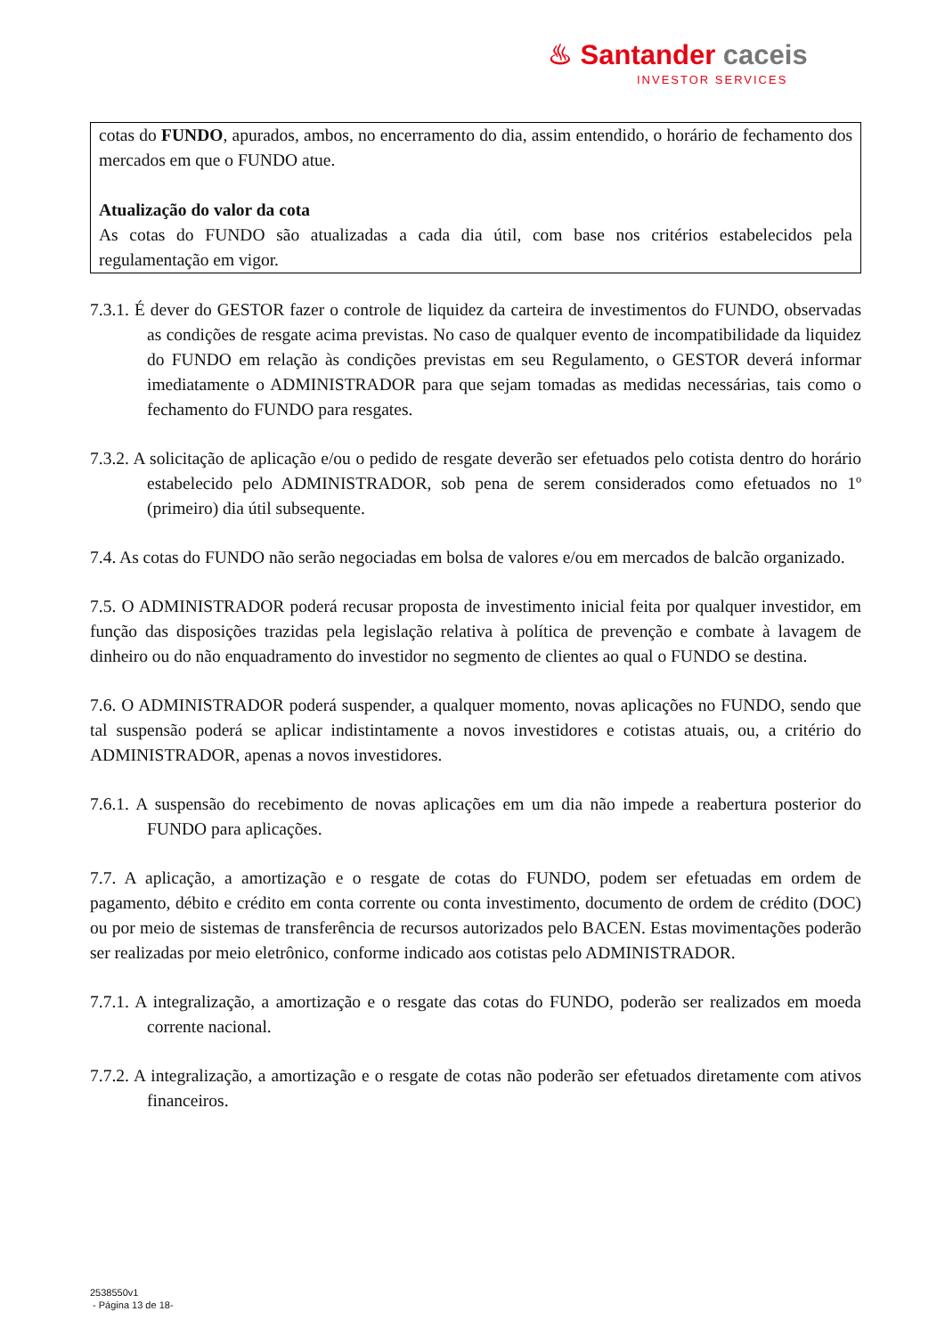♨ Santander caceis
INVESTOR SERVICES
cotas do FUNDO, apurados, ambos, no encerramento do dia, assim entendido, o horário de fechamento dos mercados em que o FUNDO atue.
Atualização do valor da cota
As cotas do FUNDO são atualizadas a cada dia útil, com base nos critérios estabelecidos pela regulamentação em vigor.
7.3.1. É dever do GESTOR fazer o controle de liquidez da carteira de investimentos do FUNDO, observadas as condições de resgate acima previstas. No caso de qualquer evento de incompatibilidade da liquidez do FUNDO em relação às condições previstas em seu Regulamento, o GESTOR deverá informar imediatamente o ADMINISTRADOR para que sejam tomadas as medidas necessárias, tais como o fechamento do FUNDO para resgates.
7.3.2. A solicitação de aplicação e/ou o pedido de resgate deverão ser efetuados pelo cotista dentro do horário estabelecido pelo ADMINISTRADOR, sob pena de serem considerados como efetuados no 1º (primeiro) dia útil subsequente.
7.4. As cotas do FUNDO não serão negociadas em bolsa de valores e/ou em mercados de balcão organizado.
7.5. O ADMINISTRADOR poderá recusar proposta de investimento inicial feita por qualquer investidor, em função das disposições trazidas pela legislação relativa à política de prevenção e combate à lavagem de dinheiro ou do não enquadramento do investidor no segmento de clientes ao qual o FUNDO se destina.
7.6. O ADMINISTRADOR poderá suspender, a qualquer momento, novas aplicações no FUNDO, sendo que tal suspensão poderá se aplicar indistintamente a novos investidores e cotistas atuais, ou, a critério do ADMINISTRADOR, apenas a novos investidores.
7.6.1. A suspensão do recebimento de novas aplicações em um dia não impede a reabertura posterior do FUNDO para aplicações.
7.7. A aplicação, a amortização e o resgate de cotas do FUNDO, podem ser efetuadas em ordem de pagamento, débito e crédito em conta corrente ou conta investimento, documento de ordem de crédito (DOC) ou por meio de sistemas de transferência de recursos autorizados pelo BACEN. Estas movimentações poderão ser realizadas por meio eletrônico, conforme indicado aos cotistas pelo ADMINISTRADOR.
7.7.1. A integralização, a amortização e o resgate das cotas do FUNDO, poderão ser realizados em moeda corrente nacional.
7.7.2. A integralização, a amortização e o resgate de cotas não poderão ser efetuados diretamente com ativos financeiros.
2538550v1
- Página 13 de 18-